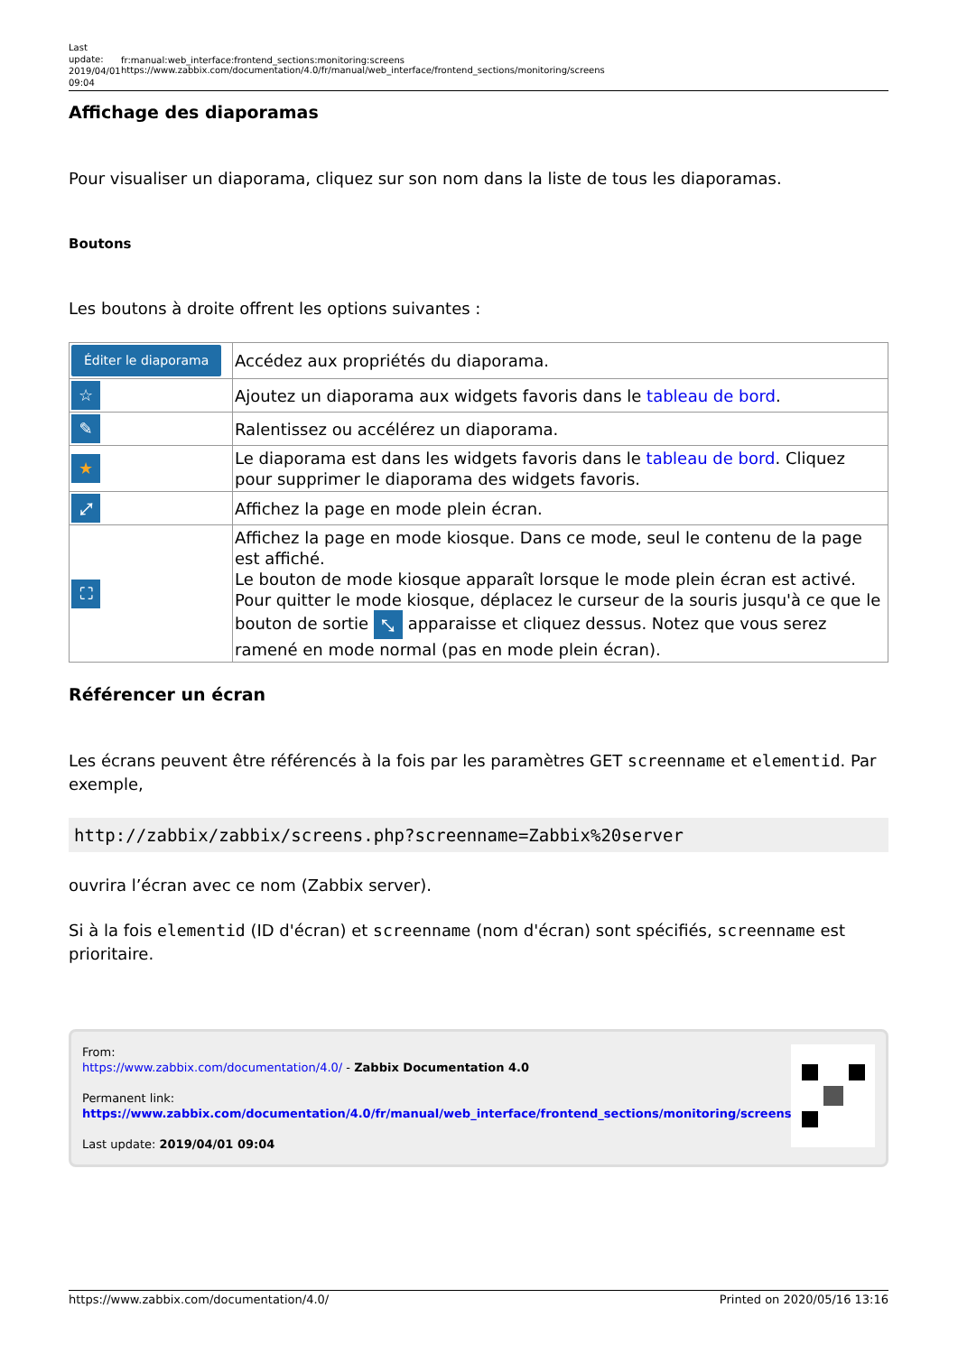Last update: 2019/04/01 09:04
fr:manual:web_interface:frontend_sections:monitoring:screens https://www.zabbix.com/documentation/4.0/fr/manual/web_interface/frontend_sections/monitoring/screens
Affichage des diaporamas
Pour visualiser un diaporama, cliquez sur son nom dans la liste de tous les diaporamas.
Boutons
Les boutons à droite offrent les options suivantes :
| Éditer le diaporama | Accédez aux propriétés du diaporama. |
| ☆ | Ajoutez un diaporama aux widgets favoris dans le tableau de bord . |
| ✎ | Ralentissez ou accélérez un diaporama. |
| ★ | Le diaporama est dans les widgets favoris dans le tableau de bord . Cliquez pour supprimer le diaporama des widgets favoris. |
| ⤢ | Affichez la page en mode plein écran. |
| ⛶ | Affichez la page en mode kiosque. Dans ce mode, seul le contenu de la page est affiché. Le bouton de mode kiosque apparaît lorsque le mode plein écran est activé. Pour quitter le mode kiosque, déplacez le curseur de la souris jusqu'à ce que le bouton de sortie ⤡ apparaisse et cliquez dessus. Notez que vous serez ramené en mode normal (pas en mode plein écran). |
Référencer un écran
Les écrans peuvent être référencés à la fois par les paramètres GET screenname et elementid. Par exemple,
http://zabbix/zabbix/screens.php?screenname=Zabbix%20server
ouvrira l’écran avec ce nom (Zabbix server).
Si à la fois elementid (ID d'écran) et screenname (nom d'écran) sont spécifiés, screenname est prioritaire.
From:
https://www.zabbix.com/documentation/4.0/ - Zabbix Documentation 4.0
Permanent link:
https://www.zabbix.com/documentation/4.0/fr/manual/web_interface/frontend_sections/monitoring/screens
Last update: 2019/04/01 09:04
https://www.zabbix.com/documentation/4.0/ Printed on 2020/05/16 13:16